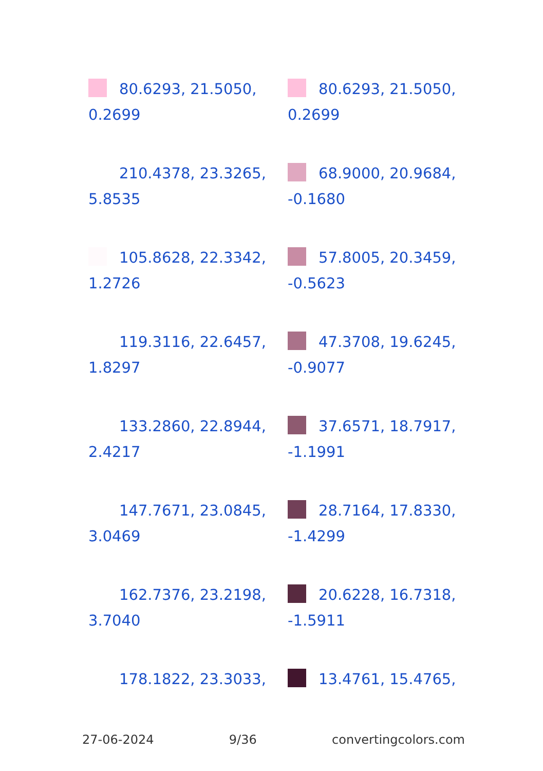80.6293, 21.5050, 0.2699
80.6293, 21.5050, 0.2699
210.4378, 23.3265, 5.8535
68.9000, 20.9684, -0.1680
105.8628, 22.3342, 1.2726
57.8005, 20.3459, -0.5623
119.3116, 22.6457, 1.8297
47.3708, 19.6245, -0.9077
133.2860, 22.8944, 2.4217
37.6571, 18.7917, -1.1991
147.7671, 23.0845, 3.0469
28.7164, 17.8330, -1.4299
162.7376, 23.2198, 3.7040
20.6228, 16.7318, -1.5911
178.1822, 23.3033,
13.4761, 15.4765,
27-06-2024 9/36 convertingcolors.com